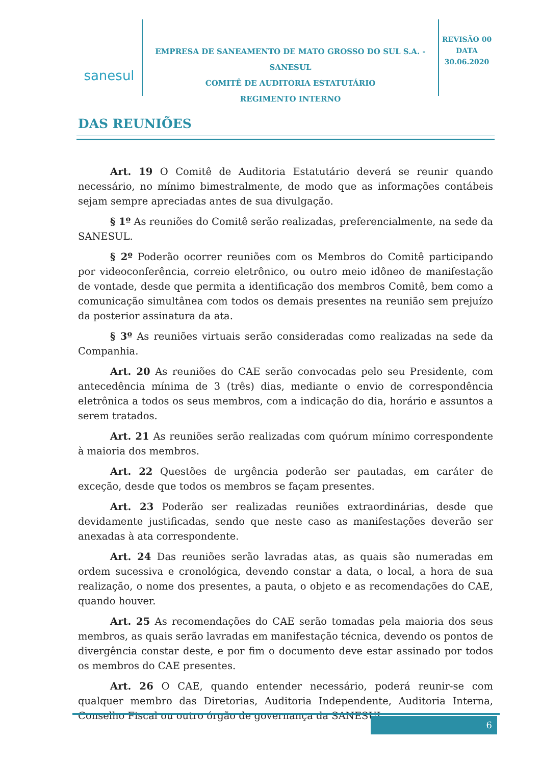sanesul
EMPRESA DE SANEAMENTO DE MATO GROSSO DO SUL S.A. - SANESUL
COMITÊ DE AUDITORIA ESTATUTÁRIO
REGIMENTO INTERNO
REVISÃO 00
DATA
30.06.2020
DAS REUNIÕES
Art. 19 O Comitê de Auditoria Estatutário deverá se reunir quando necessário, no mínimo bimestralmente, de modo que as informações contábeis sejam sempre apreciadas antes de sua divulgação.
§ 1º As reuniões do Comitê serão realizadas, preferencialmente, na sede da SANESUL.
§ 2º Poderão ocorrer reuniões com os Membros do Comitê participando por videoconferência, correio eletrônico, ou outro meio idôneo de manifestação de vontade, desde que permita a identificação dos membros Comitê, bem como a comunicação simultânea com todos os demais presentes na reunião sem prejuízo da posterior assinatura da ata.
§ 3º As reuniões virtuais serão consideradas como realizadas na sede da Companhia.
Art. 20 As reuniões do CAE serão convocadas pelo seu Presidente, com antecedência mínima de 3 (três) dias, mediante o envio de correspondência eletrônica a todos os seus membros, com a indicação do dia, horário e assuntos a serem tratados.
Art. 21 As reuniões serão realizadas com quórum mínimo correspondente à maioria dos membros.
Art. 22 Questões de urgência poderão ser pautadas, em caráter de exceção, desde que todos os membros se façam presentes.
Art. 23 Poderão ser realizadas reuniões extraordinárias, desde que devidamente justificadas, sendo que neste caso as manifestações deverão ser anexadas à ata correspondente.
Art. 24 Das reuniões serão lavradas atas, as quais são numeradas em ordem sucessiva e cronológica, devendo constar a data, o local, a hora de sua realização, o nome dos presentes, a pauta, o objeto e as recomendações do CAE, quando houver.
Art. 25 As recomendações do CAE serão tomadas pela maioria dos seus membros, as quais serão lavradas em manifestação técnica, devendo os pontos de divergência constar deste, e por fim o documento deve estar assinado por todos os membros do CAE presentes.
Art. 26 O CAE, quando entender necessário, poderá reunir-se com qualquer membro das Diretorias, Auditoria Independente, Auditoria Interna, Conselho Fiscal ou outro órgão de governança da SANESUL.
6